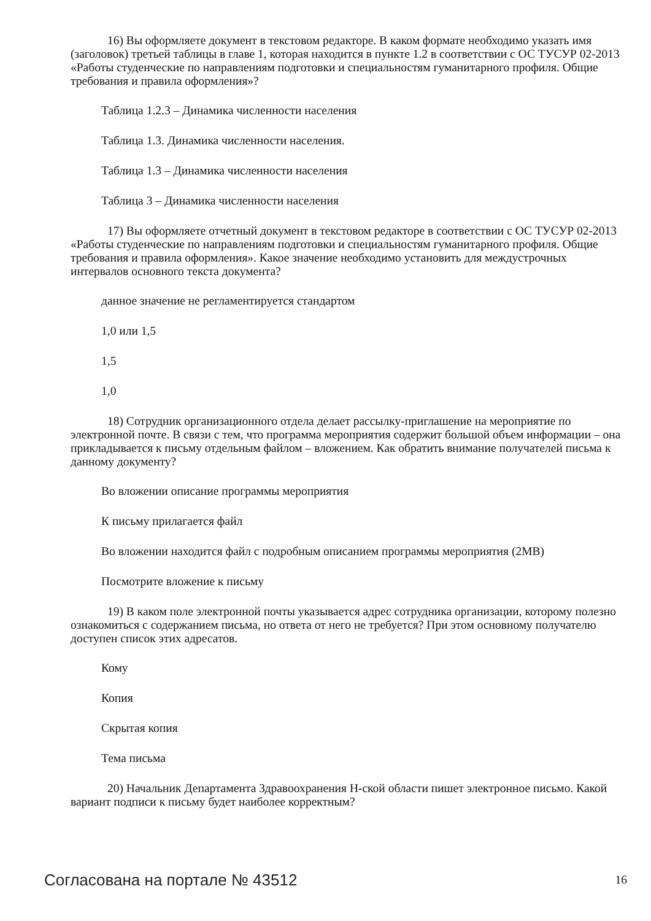16) Вы оформляете документ в текстовом редакторе. В каком формате необходимо указать имя (заголовок) третьей таблицы в главе 1, которая находится в пункте 1.2 в соответствии с ОС ТУСУР 02-2013 «Работы студенческие по направлениям подготовки и специальностям гуманитарного профиля. Общие требования и правила оформления»?
Таблица 1.2.3 – Динамика численности населения
Таблица 1.3. Динамика численности населения.
Таблица 1.3 – Динамика численности населения
Таблица 3 – Динамика численности населения
17) Вы оформляете отчетный документ в текстовом редакторе в соответствии с ОС ТУСУР 02-2013 «Работы студенческие по направлениям подготовки и специальностям гуманитарного профиля. Общие требования и правила оформления». Какое значение необходимо установить для междустрочных интервалов основного текста документа?
данное значение не регламентируется стандартом
1,0 или 1,5
1,5
1,0
18) Сотрудник организационного отдела делает рассылку-приглашение на мероприятие по электронной почте. В связи с тем, что программа мероприятия содержит большой объем информации – она прикладывается к письму отдельным файлом – вложением. Как обратить внимание получателей письма к данному документу?
Во вложении описание программы мероприятия
К письму прилагается файл
Во вложении находится файл с подробным описанием программы мероприятия (2MB)
Посмотрите вложение к письму
19) В каком поле электронной почты указывается адрес сотрудника организации, которому полезно ознакомиться с содержанием письма, но ответа от него не требуется? При этом основному получателю доступен список этих адресатов.
Кому
Копия
Скрытая копия
Тема письма
20) Начальник Департамента Здравоохранения Н-ской области пишет электронное письмо. Какой вариант подписи к письму будет наиболее корректным?
Согласована на портале № 43512 16